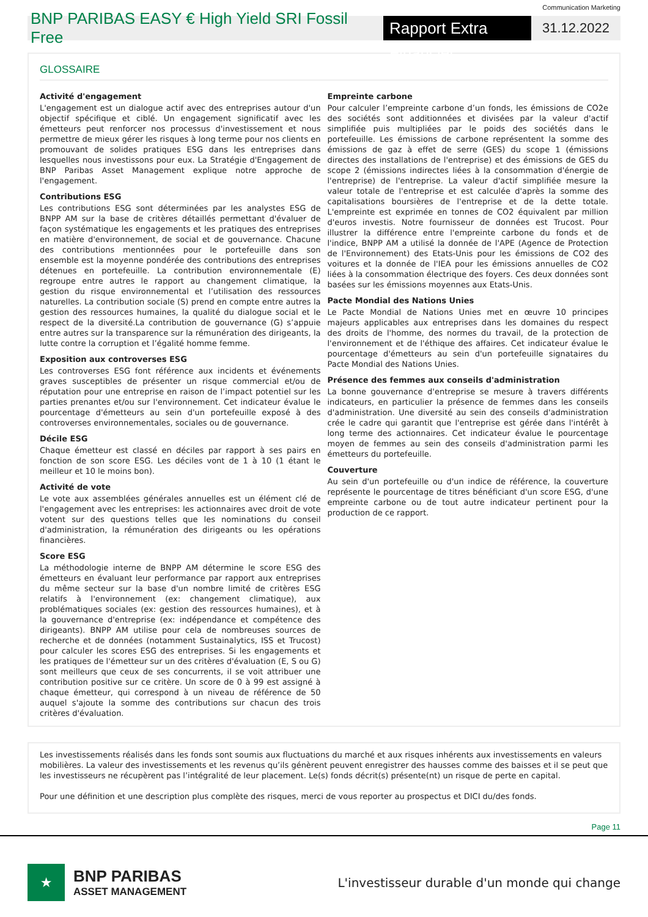Communication Marketing
BNP PARIBAS EASY € High Yield SRI Fossil Free
Rapport Extra Financier
31.12.2022
GLOSSAIRE
Activité d'engagement
L'engagement est un dialogue actif avec des entreprises autour d'un objectif spécifique et ciblé. Un engagement significatif avec les émetteurs peut renforcer nos processus d'investissement et nous permettre de mieux gérer les risques à long terme pour nos clients en promouvant de solides pratiques ESG dans les entreprises dans lesquelles nous investissons pour eux. La Stratégie d'Engagement de BNP Paribas Asset Management explique notre approche de l'engagement.
Contributions ESG
Les contributions ESG sont déterminées par les analystes ESG de BNPP AM sur la base de critères détaillés permettant d'évaluer de façon systématique les engagements et les pratiques des entreprises en matière d'environnement, de social et de gouvernance. Chacune des contributions mentionnées pour le portefeuille dans son ensemble est la moyenne pondérée des contributions des entreprises détenues en portefeuille. La contribution environnementale (E) regroupe entre autres le rapport au changement climatique, la gestion du risque environnemental et l’utilisation des ressources naturelles. La contribution sociale (S) prend en compte entre autres la gestion des ressources humaines, la qualité du dialogue social et le respect de la diversité.La contribution de gouvernance (G) s’appuie entre autres sur la transparence sur la rémunération des dirigeants, la lutte contre la corruption et l’égalité homme femme.
Exposition aux controverses ESG
Les controverses ESG font référence aux incidents et événements graves susceptibles de présenter un risque commercial et/ou de réputation pour une entreprise en raison de l’impact potentiel sur les parties prenantes et/ou sur l'environnement. Cet indicateur évalue le pourcentage d'émetteurs au sein d'un portefeuille exposé à des controverses environnementales, sociales ou de gouvernance.
Décile ESG
Chaque émetteur est classé en déciles par rapport à ses pairs en fonction de son score ESG. Les déciles vont de 1 à 10 (1 étant le meilleur et 10 le moins bon).
Activité de vote
Le vote aux assemblées générales annuelles est un élément clé de l'engagement avec les entreprises: les actionnaires avec droit de vote votent sur des questions telles que les nominations du conseil d'administration, la rémunération des dirigeants ou les opérations financières.
Score ESG
La méthodologie interne de BNPP AM détermine le score ESG des émetteurs en évaluant leur performance par rapport aux entreprises du même secteur sur la base d'un nombre limité de critères ESG relatifs à l'environnement (ex: changement climatique), aux problématiques sociales (ex: gestion des ressources humaines), et à la gouvernance d'entreprise (ex: indépendance et compétence des dirigeants). BNPP AM utilise pour cela de nombreuses sources de recherche et de données (notamment Sustainalytics, ISS et Trucost) pour calculer les scores ESG des entreprises. Si les engagements et les pratiques de l'émetteur sur un des critères d'évaluation (E, S ou G) sont meilleurs que ceux de ses concurrents, il se voit attribuer une contribution positive sur ce critère. Un score de 0 à 99 est assigné à chaque émetteur, qui correspond à un niveau de référence de 50 auquel s'ajoute la somme des contributions sur chacun des trois critères d'évaluation.
Empreinte carbone
Pour calculer l’empreinte carbone d’un fonds, les émissions de CO2e des sociétés sont additionnées et divisées par la valeur d'actif simplifiée puis multipliées par le poids des sociétés dans le portefeuille. Les émissions de carbone représentent la somme des émissions de gaz à effet de serre (GES) du scope 1 (émissions directes des installations de l'entreprise) et des émissions de GES du scope 2 (émissions indirectes liées à la consommation d'énergie de l'entreprise) de l'entreprise. La valeur d'actif simplifiée mesure la valeur totale de l'entreprise et est calculée d'après la somme des capitalisations boursières de l'entreprise et de la dette totale. L'empreinte est exprimée en tonnes de CO2 équivalent par million d'euros investis. Notre fournisseur de données est Trucost. Pour illustrer la différence entre l'empreinte carbone du fonds et de l'indice, BNPP AM a utilisé la donnée de l'APE (Agence de Protection de l'Environnement) des Etats-Unis pour les émissions de CO2 des voitures et la donnée de l'IEA pour les émissions annuelles de CO2 liées à la consommation électrique des foyers. Ces deux données sont basées sur les émissions moyennes aux Etats-Unis.
Pacte Mondial des Nations Unies
Le Pacte Mondial de Nations Unies met en œuvre 10 principes majeurs applicables aux entreprises dans les domaines du respect des droits de l'homme, des normes du travail, de la protection de l'environnement et de l'éthique des affaires. Cet indicateur évalue le pourcentage d'émetteurs au sein d'un portefeuille signataires du Pacte Mondial des Nations Unies.
Présence des femmes aux conseils d'administration
La bonne gouvernance d'entreprise se mesure à travers différents indicateurs, en particulier la présence de femmes dans les conseils d'administration. Une diversité au sein des conseils d'administration crée le cadre qui garantit que l'entreprise est gérée dans l'intérêt à long terme des actionnaires. Cet indicateur évalue le pourcentage moyen de femmes au sein des conseils d'administration parmi les émetteurs du portefeuille.
Couverture
Au sein d'un portefeuille ou d'un indice de référence, la couverture représente le pourcentage de titres bénéficiant d'un score ESG, d'une empreinte carbone ou de tout autre indicateur pertinent pour la production de ce rapport.
Les investissements réalisés dans les fonds sont soumis aux fluctuations du marché et aux risques inhérents aux investissements en valeurs mobilières. La valeur des investissements et les revenus qu’ils génèrent peuvent enregistrer des hausses comme des baisses et il se peut que les investisseurs ne récupèrent pas l’intégralité de leur placement. Le(s) fonds décrit(s) présente(nt) un risque de perte en capital.
Pour une définition et une description plus complète des risques, merci de vous reporter au prospectus et DICI du/des fonds.
Page 11
★
BNP PARIBAS
ASSET MANAGEMENT
L'investisseur durable d'un monde qui change